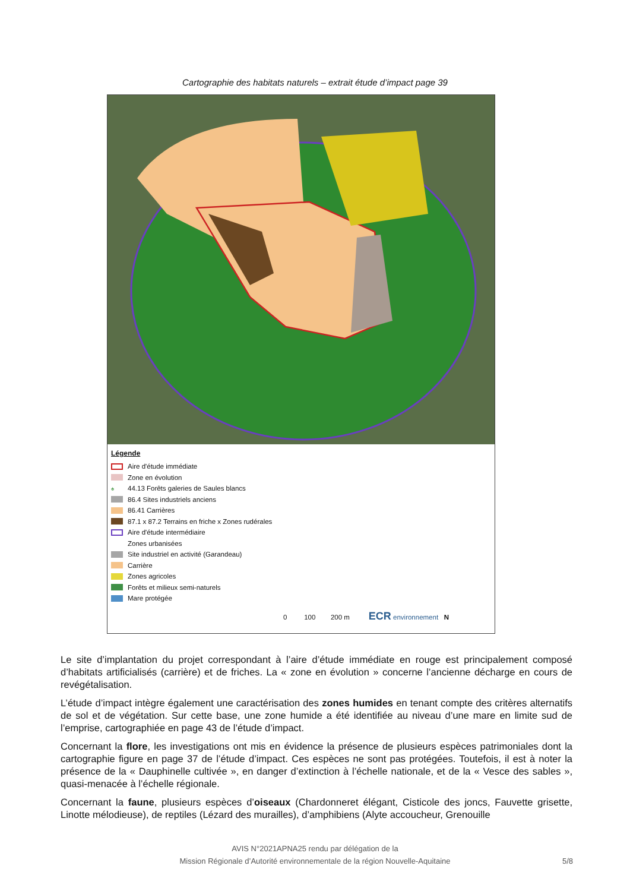Cartographie des habitats naturels – extrait étude d’impact page 39
Légende
Aire d'étude immédiate
Zone en évolution
♠ 44.13 Forêts galeries de Saules blancs
86.4 Sites industriels anciens
86.41 Carrières
87.1 x 87.2 Terrains en friche x Zones rudérales
Aire d'étude intermédiaire
Zones urbanisées
Site industriel en activité (Garandeau)
Carrière
Zones agricoles
Forêts et milieux semi-naturels
Mare protégée
0 100 200 m ECR environnement N
Le site d’implantation du projet correspondant à l’aire d’étude immédiate en rouge est principalement composé d’habitats artificialisés (carrière) et de friches. La « zone en évolution » concerne l’ancienne décharge en cours de revégétalisation.
L’étude d’impact intègre également une caractérisation des zones humides en tenant compte des critères alternatifs de sol et de végétation. Sur cette base, une zone humide a été identifiée au niveau d’une mare en limite sud de l’emprise, cartographiée en page 43 de l’étude d’impact.
Concernant la flore, les investigations ont mis en évidence la présence de plusieurs espèces patrimoniales dont la cartographie figure en page 37 de l’étude d’impact. Ces espèces ne sont pas protégées. Toutefois, il est à noter la présence de la « Dauphinelle cultivée », en danger d’extinction à l’échelle nationale, et de la « Vesce des sables », quasi-menacée à l’échelle régionale.
Concernant la faune, plusieurs espèces d’oiseaux (Chardonneret élégant, Cisticole des joncs, Fauvette grisette, Linotte mélodieuse), de reptiles (Lézard des murailles), d’amphibiens (Alyte accoucheur, Grenouille
AVIS N°2021APNA25 rendu par délégation de la
Mission Régionale d’Autorité environnementale de la région Nouvelle-Aquitaine
5/8